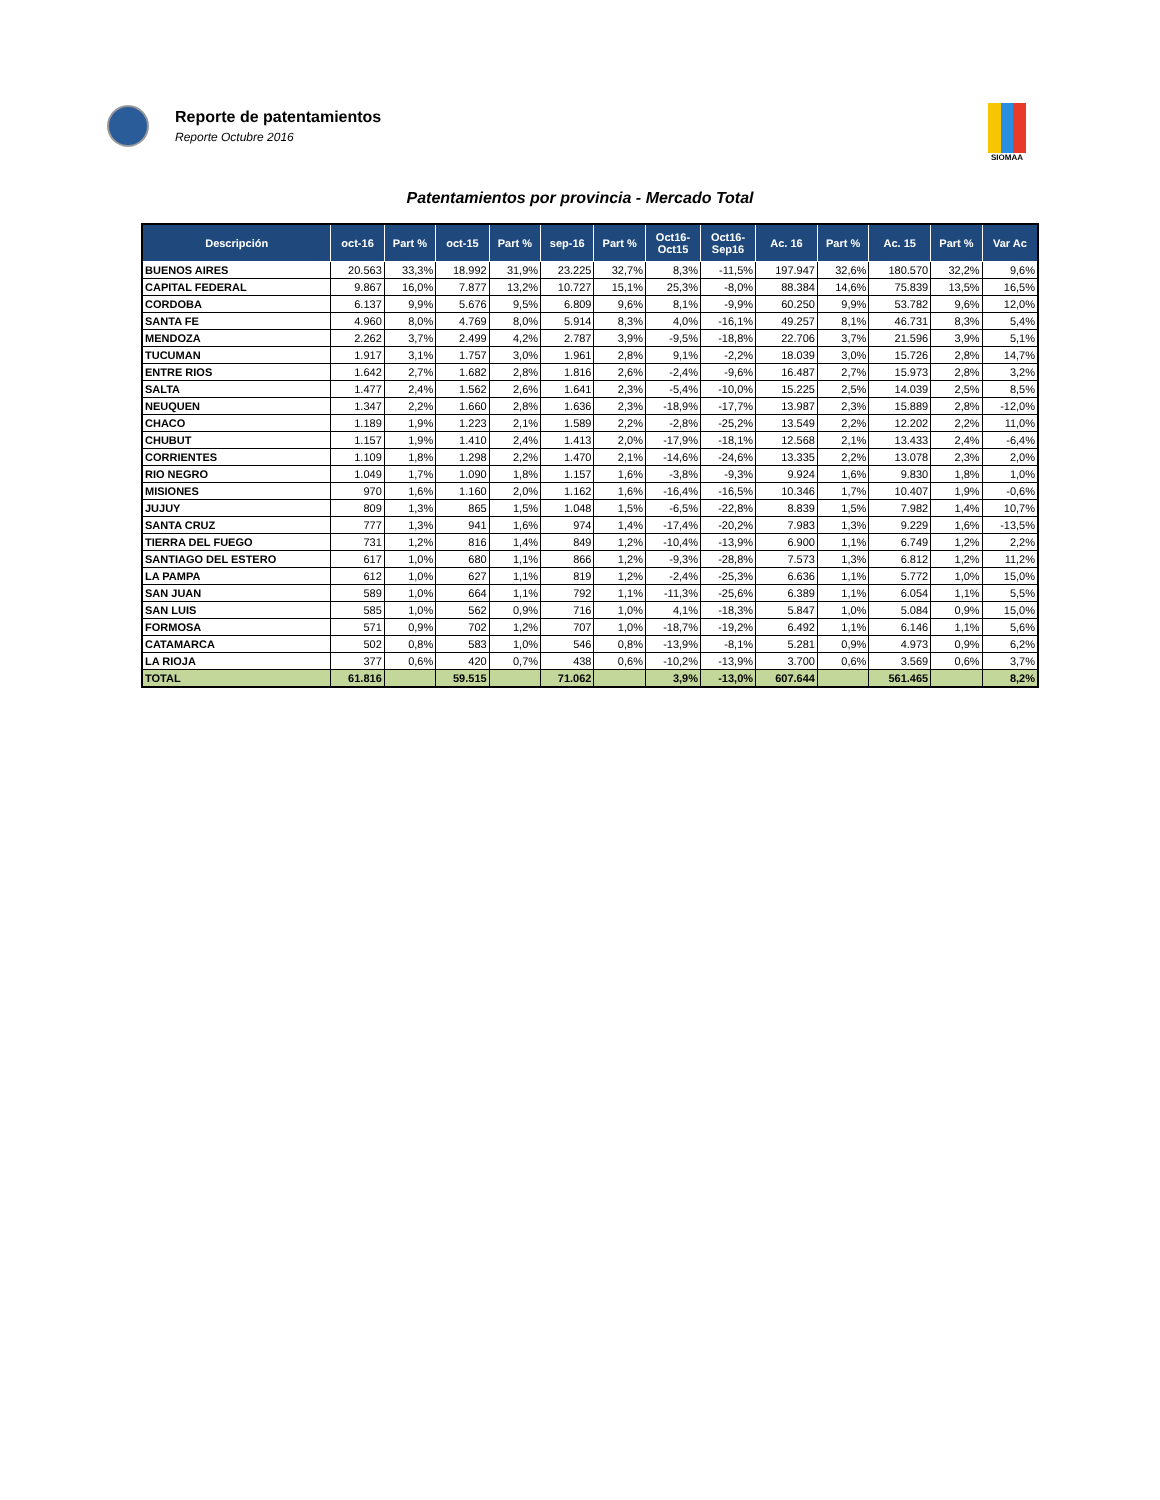Reporte de patentamientos
Reporte Octubre 2016
SIOMAA
Patentamientos por provincia - Mercado Total
| Descripción | oct-16 | Part % | oct-15 | Part % | sep-16 | Part % | Oct16- Oct15 | Oct16- Sep16 | Ac. 16 | Part % | Ac. 15 | Part % | Var Ac |
| --- | --- | --- | --- | --- | --- | --- | --- | --- | --- | --- | --- | --- | --- |
| BUENOS AIRES | 20.563 | 33,3% | 18.992 | 31,9% | 23.225 | 32,7% | 8,3% | -11,5% | 197.947 | 32,6% | 180.570 | 32,2% | 9,6% |
| CAPITAL FEDERAL | 9.867 | 16,0% | 7.877 | 13,2% | 10.727 | 15,1% | 25,3% | -8,0% | 88.384 | 14,6% | 75.839 | 13,5% | 16,5% |
| CORDOBA | 6.137 | 9,9% | 5.676 | 9,5% | 6.809 | 9,6% | 8,1% | -9,9% | 60.250 | 9,9% | 53.782 | 9,6% | 12,0% |
| SANTA FE | 4.960 | 8,0% | 4.769 | 8,0% | 5.914 | 8,3% | 4,0% | -16,1% | 49.257 | 8,1% | 46.731 | 8,3% | 5,4% |
| MENDOZA | 2.262 | 3,7% | 2.499 | 4,2% | 2.787 | 3,9% | -9,5% | -18,8% | 22.706 | 3,7% | 21.596 | 3,9% | 5,1% |
| TUCUMAN | 1.917 | 3,1% | 1.757 | 3,0% | 1.961 | 2,8% | 9,1% | -2,2% | 18.039 | 3,0% | 15.726 | 2,8% | 14,7% |
| ENTRE RIOS | 1.642 | 2,7% | 1.682 | 2,8% | 1.816 | 2,6% | -2,4% | -9,6% | 16.487 | 2,7% | 15.973 | 2,8% | 3,2% |
| SALTA | 1.477 | 2,4% | 1.562 | 2,6% | 1.641 | 2,3% | -5,4% | -10,0% | 15.225 | 2,5% | 14.039 | 2,5% | 8,5% |
| NEUQUEN | 1.347 | 2,2% | 1.660 | 2,8% | 1.636 | 2,3% | -18,9% | -17,7% | 13.987 | 2,3% | 15.889 | 2,8% | -12,0% |
| CHACO | 1.189 | 1,9% | 1.223 | 2,1% | 1.589 | 2,2% | -2,8% | -25,2% | 13.549 | 2,2% | 12.202 | 2,2% | 11,0% |
| CHUBUT | 1.157 | 1,9% | 1.410 | 2,4% | 1.413 | 2,0% | -17,9% | -18,1% | 12.568 | 2,1% | 13.433 | 2,4% | -6,4% |
| CORRIENTES | 1.109 | 1,8% | 1.298 | 2,2% | 1.470 | 2,1% | -14,6% | -24,6% | 13.335 | 2,2% | 13.078 | 2,3% | 2,0% |
| RIO NEGRO | 1.049 | 1,7% | 1.090 | 1,8% | 1.157 | 1,6% | -3,8% | -9,3% | 9.924 | 1,6% | 9.830 | 1,8% | 1,0% |
| MISIONES | 970 | 1,6% | 1.160 | 2,0% | 1.162 | 1,6% | -16,4% | -16,5% | 10.346 | 1,7% | 10.407 | 1,9% | -0,6% |
| JUJUY | 809 | 1,3% | 865 | 1,5% | 1.048 | 1,5% | -6,5% | -22,8% | 8.839 | 1,5% | 7.982 | 1,4% | 10,7% |
| SANTA CRUZ | 777 | 1,3% | 941 | 1,6% | 974 | 1,4% | -17,4% | -20,2% | 7.983 | 1,3% | 9.229 | 1,6% | -13,5% |
| TIERRA DEL FUEGO | 731 | 1,2% | 816 | 1,4% | 849 | 1,2% | -10,4% | -13,9% | 6.900 | 1,1% | 6.749 | 1,2% | 2,2% |
| SANTIAGO DEL ESTERO | 617 | 1,0% | 680 | 1,1% | 866 | 1,2% | -9,3% | -28,8% | 7.573 | 1,3% | 6.812 | 1,2% | 11,2% |
| LA PAMPA | 612 | 1,0% | 627 | 1,1% | 819 | 1,2% | -2,4% | -25,3% | 6.636 | 1,1% | 5.772 | 1,0% | 15,0% |
| SAN JUAN | 589 | 1,0% | 664 | 1,1% | 792 | 1,1% | -11,3% | -25,6% | 6.389 | 1,1% | 6.054 | 1,1% | 5,5% |
| SAN LUIS | 585 | 1,0% | 562 | 0,9% | 716 | 1,0% | 4,1% | -18,3% | 5.847 | 1,0% | 5.084 | 0,9% | 15,0% |
| FORMOSA | 571 | 0,9% | 702 | 1,2% | 707 | 1,0% | -18,7% | -19,2% | 6.492 | 1,1% | 6.146 | 1,1% | 5,6% |
| CATAMARCA | 502 | 0,8% | 583 | 1,0% | 546 | 0,8% | -13,9% | -8,1% | 5.281 | 0,9% | 4.973 | 0,9% | 6,2% |
| LA RIOJA | 377 | 0,6% | 420 | 0,7% | 438 | 0,6% | -10,2% | -13,9% | 3.700 | 0,6% | 3.569 | 0,6% | 3,7% |
| TOTAL | 61.816 | | 59.515 | | 71.062 | | 3,9% | -13,0% | 607.644 | | 561.465 | | 8,2% |